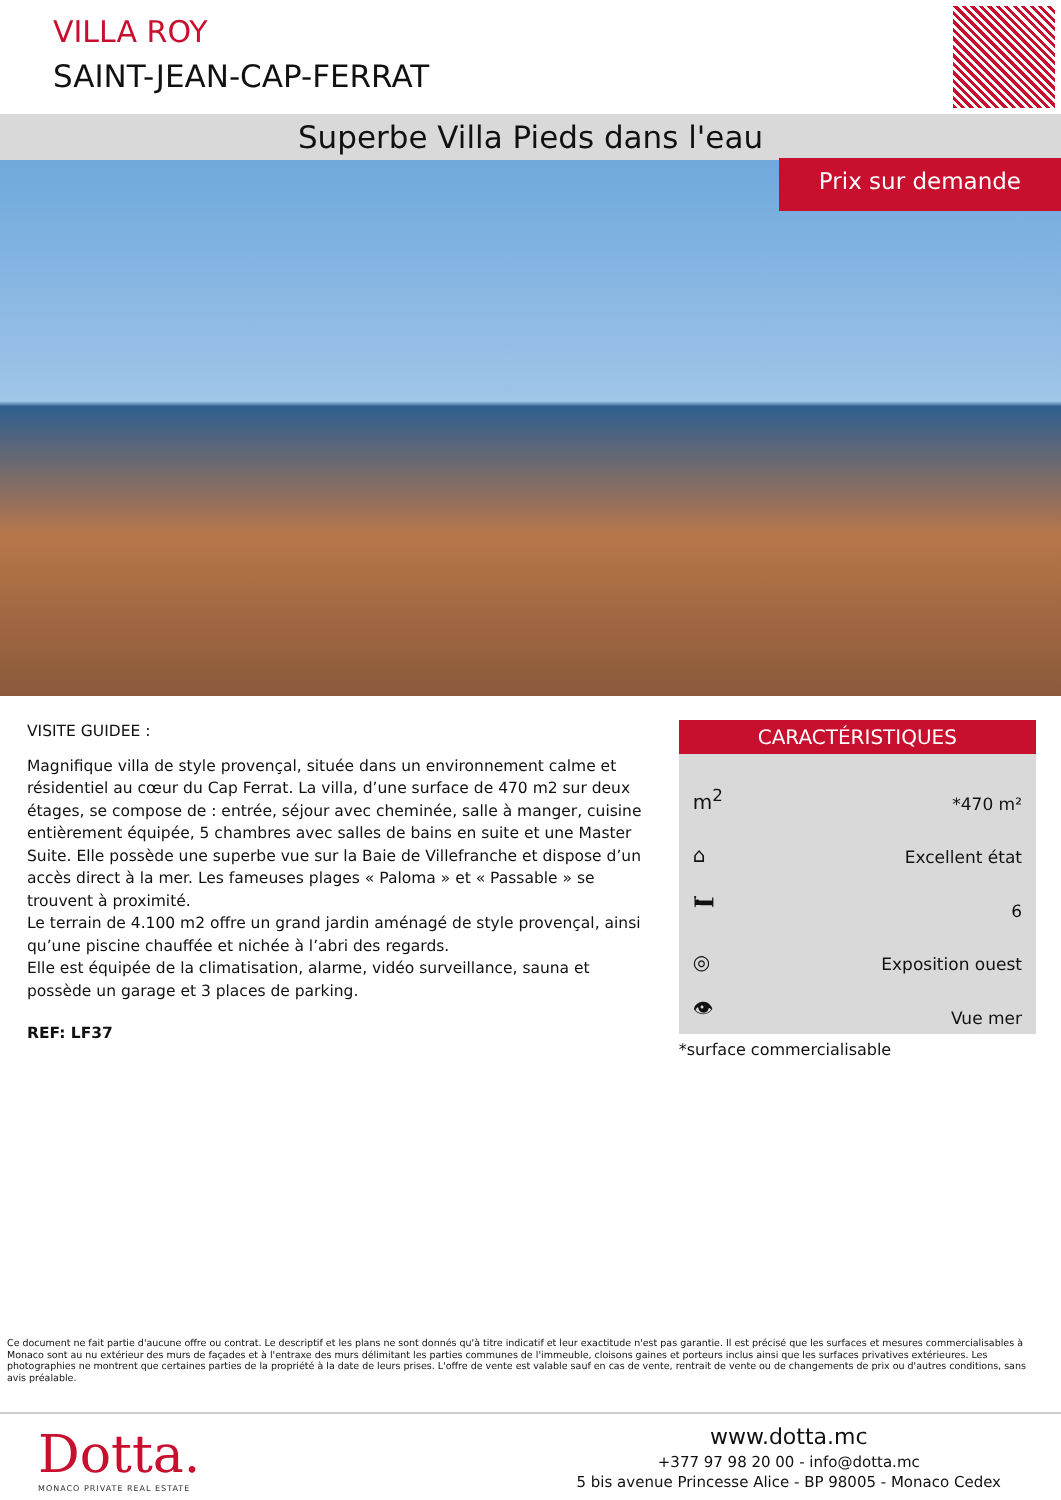VILLA ROY
SAINT-JEAN-CAP-FERRAT
Superbe Villa Pieds dans l'eau
Prix sur demande
VISITE GUIDEE :
Magnifique villa de style provençal, située dans un environnement calme et résidentiel au cœur du Cap Ferrat. La villa, d’une surface de 470 m2 sur deux étages, se compose de : entrée, séjour avec cheminée, salle à manger, cuisine entièrement équipée, 5 chambres avec salles de bains en suite et une Master Suite. Elle possède une superbe vue sur la Baie de Villefranche et dispose d’un accès direct à la mer. Les fameuses plages « Paloma » et « Passable » se trouvent à proximité.
Le terrain de 4.100 m2 offre un grand jardin aménagé de style provençal, ainsi qu’une piscine chauffée et nichée à l’abri des regards.
Elle est équipée de la climatisation, alarme, vidéo surveillance, sauna et possède un garage et 3 places de parking.
REF: LF37
CARACTÉRISTIQUES
m<sup>2</sup> *470 m²
⌂ Excellent état
🛏 6
◎ Exposition ouest
👁 Vue mer
*surface commercialisable
Ce document ne fait partie d'aucune offre ou contrat. Le descriptif et les plans ne sont donnés qu'à titre indicatif et leur exactitude n'est pas garantie. Il est précisé que les surfaces et mesures commercialisables à Monaco sont au nu extérieur des murs de façades et à l'entraxe des murs délimitant les parties communes de l'immeuble, cloisons gaines et porteurs inclus ainsi que les surfaces privatives extérieures. Les photographies ne montrent que certaines parties de la propriété à la date de leurs prises. L'offre de vente est valable sauf en cas de vente, rentrait de vente ou de changements de prix ou d'autres conditions, sans avis préalable.
Dotta.
MONACO PRIVATE REAL ESTATE
www.dotta.mc
+377 97 98 20 00 - info@dotta.mc
5 bis avenue Princesse Alice - BP 98005 - Monaco Cedex